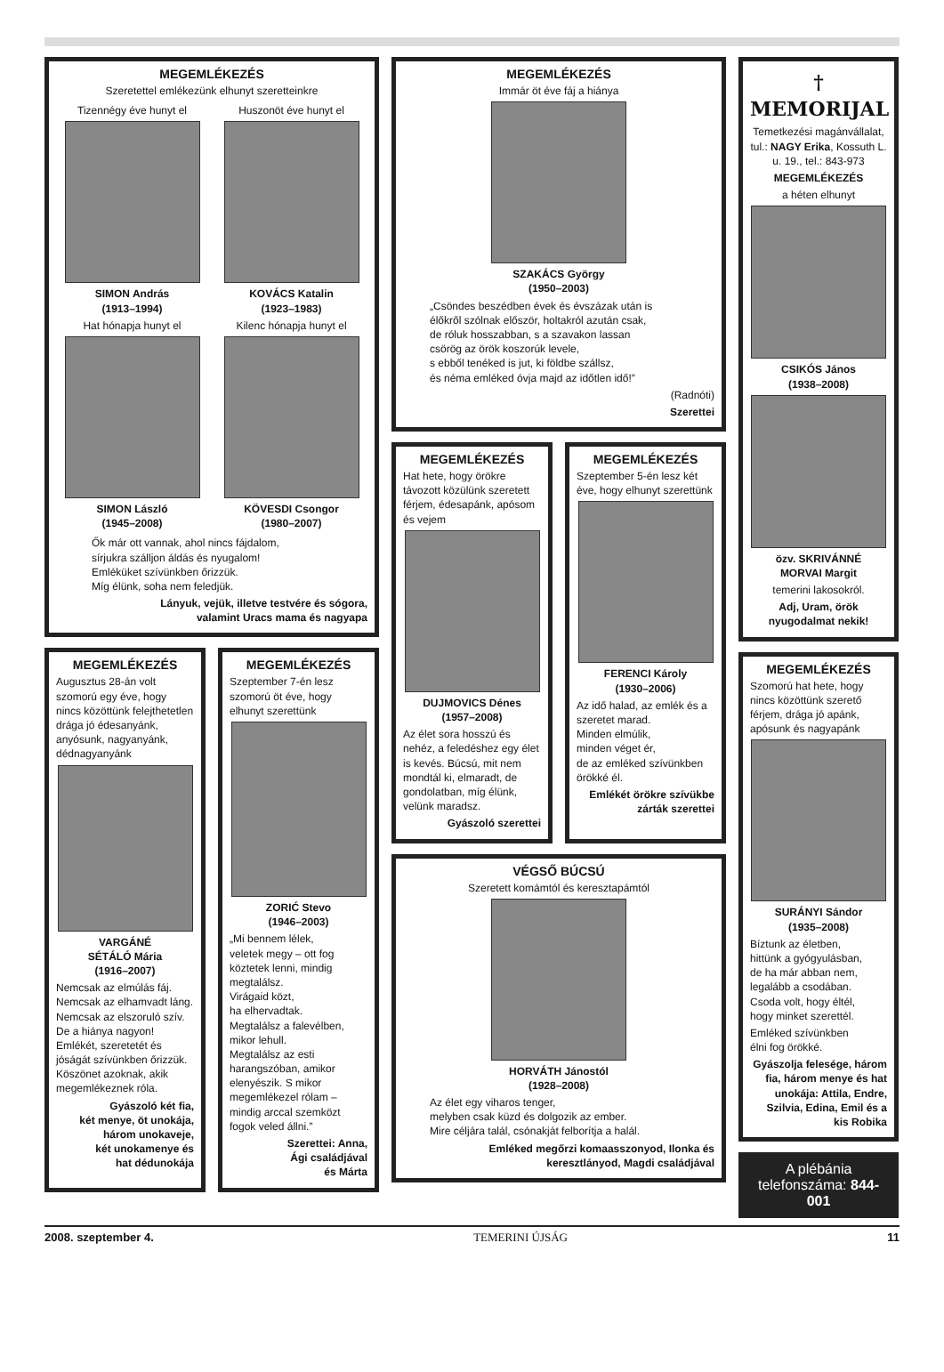MEGEMLÉKEZÉS
Szeretettel emlékezünk elhunyt szeretteinkre
Tizennégy éve hunyt el
SIMON András
(1913–1994)
Hat hónapja hunyt el
SIMON László
(1945–2008)
Huszonöt éve hunyt el
KOVÁCS Katalin
(1923–1983)
Kilenc hónapja hunyt el
KÖVESDI Csongor
(1980–2007)
Ők már ott vannak, ahol nincs fájdalom,
sírjukra szálljon áldás és nyugalom!
Emléküket szívünkben őrizzük.
Míg élünk, soha nem feledjük.
Lányuk, vejük, illetve testvére és sógora,
valamint Uracs mama és nagyapa
MEGEMLÉKEZÉS
Augusztus 28-án volt szomorú egy éve, hogy nincs közöttünk felejthetetlen drága jó édesanyánk, anyósunk, nagyanyánk, dédnagyanyánk
VARGÁNÉ
SÉTÁLÓ Mária
(1916–2007)
Nemcsak az elmúlás fáj.
Nemcsak az elhamvadt láng.
Nemcsak az elszoruló szív.
De a hiánya nagyon!
Emlékét, szeretetét és jóságát szívünkben őrizzük.
Köszönet azoknak, akik megemlékeznek róla.
Gyászoló két fia,
két menye, öt unokája,
három unokaveje,
két unokamenye és
hat dédunokája
MEGEMLÉKEZÉS
Szeptember 7-én lesz szomorú öt éve, hogy elhunyt szerettünk
ZORIĆ Stevo
(1946–2003)
„Mi bennem lélek,
veletek megy – ott fog köztetek lenni, mindig megtalálsz.
Virágaid közt,
ha elhervadtak.
Megtalálsz a falevélben, mikor lehull.
Megtalálsz az esti harangszóban, amikor elenyészik. S mikor megemlékezel rólam – mindig arccal szemközt fogok veled állni.”
Szerettei: Anna,
Ági családjával
és Márta
MEGEMLÉKEZÉS
Immár öt éve fáj a hiánya
SZAKÁCS György
(1950–2003)
„Csöndes beszédben évek és évszázak után is
élőkről szólnak először, holtakról azután csak,
de róluk hosszabban, s a szavakon lassan
csörög az örök koszorúk levele,
s ebből tenéked is jut, ki földbe szállsz,
és néma emléked óvja majd az időtlen idő!”
(Radnóti)
Szerettei
MEGEMLÉKEZÉS
Hat hete, hogy örökre távozott közülünk szeretett férjem, édesapánk, apósom és vejem
DUJMOVICS Dénes
(1957–2008)
Az élet sora hosszú és nehéz, a feledéshez egy élet is kevés. Búcsú, mit nem mondtál ki, elmaradt, de gondolatban, míg élünk, velünk maradsz.
Gyászoló szerettei
MEGEMLÉKEZÉS
Szeptember 5-én lesz két éve, hogy elhunyt szerettünk
FERENCI Károly
(1930–2006)
Az idő halad, az emlék és a szeretet marad.
Minden elmúlik,
minden véget ér,
de az emléked szívünkben örökké él.
Emlékét örökre szívükbe zárták szerettei
VÉGSŐ BÚCSÚ
Szeretett komámtól és keresztapámtól
HORVÁTH Jánostól
(1928–2008)
Az élet egy viharos tenger,
melyben csak küzd és dolgozik az ember.
Mire céljára talál, csónakját felborítja a halál.
Emléked megőrzi komaasszonyod, Ilonka és
keresztlányod, Magdi családjával
† MEMORIJAL
Temetkezési magánvállalat, tul.: NAGY Erika, Kossuth L. u. 19., tel.: 843-973
MEGEMLÉKEZÉS
a héten elhunyt
CSIKÓS János
(1938–2008)
özv. SKRIVÁNNÉ
MORVAI Margit
temerini lakosokról.
Adj, Uram, örök nyugodalmat nekik!
MEGEMLÉKEZÉS
Szomorú hat hete, hogy nincs közöttünk szerető férjem, drága jó apánk, apósunk és nagyapánk
SURÁNYI Sándor
(1935–2008)
Bíztunk az életben,
hittünk a gyógyulásban,
de ha már abban nem,
legalább a csodában.
Csoda volt, hogy éltél,
hogy minket szerettél.
Emléked szívünkben
élni fog örökké.
Gyászolja felesége, három fia, három menye és hat unokája: Attila, Endre, Szilvia, Edina, Emil és a kis Robika
A plébánia telefonszáma: 844-001
2008. szeptember 4. TEMERINI ÚJSÁG 11